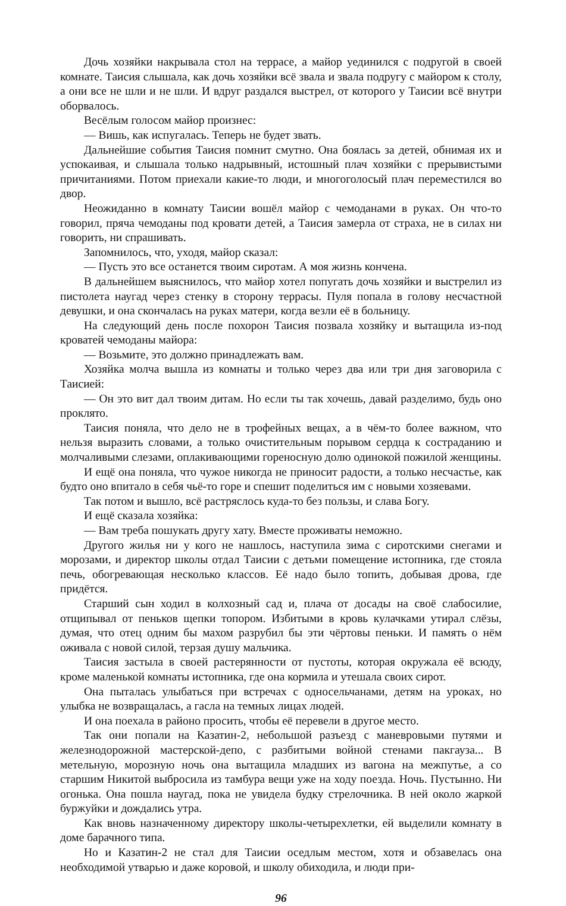Дочь хозяйки накрывала стол на террасе, а майор уединился с подругой в своей комнате. Таисия слышала, как дочь хозяйки всё звала и звала подругу с майором к столу, а они все не шли и не шли. И вдруг раздался выстрел, от которого у Таисии всё внутри оборвалось.
Весёлым голосом майор произнес:
— Вишь, как испугалась. Теперь не будет звать.
Дальнейшие события Таисия помнит смутно. Она боялась за детей, обнимая их и успокаивая, и слышала только надрывный, истошный плач хозяйки с прерывистыми причитаниями. Потом приехали какие-то люди, и многоголосый плач переместился во двор.
Неожиданно в комнату Таисии вошёл майор с чемоданами в руках. Он что-то говорил, пряча чемоданы под кровати детей, а Таисия замерла от страха, не в силах ни говорить, ни спрашивать.
Запомнилось, что, уходя, майор сказал:
— Пусть это все останется твоим сиротам. А моя жизнь кончена.
В дальнейшем выяснилось, что майор хотел попугать дочь хозяйки и выстрелил из пистолета наугад через стенку в сторону террасы. Пуля попала в голову несчастной девушки, и она скончалась на руках матери, когда везли её в больницу.
На следующий день после похорон Таисия позвала хозяйку и вытащила из-под кроватей чемоданы майора:
— Возьмите, это должно принадлежать вам.
Хозяйка молча вышла из комнаты и только через два или три дня заговорила с Таисией:
— Он это вит дал твоим дитам. Но если ты так хочешь, давай разделимо, будь оно проклято.
Таисия поняла, что дело не в трофейных вещах, а в чём-то более важном, что нельзя выразить словами, а только очистительным порывом сердца к состраданию и молчаливыми слезами, оплакивающими гореносную долю одинокой пожилой женщины.
И ещё она поняла, что чужое никогда не приносит радости, а только несчастье, как будто оно впитало в себя чьё-то горе и спешит поделиться им с новыми хозяевами.
Так потом и вышло, всё растряслось куда-то без пользы, и слава Богу.
И ещё сказала хозяйка:
— Вам треба пошукать другу хату. Вместе проживаты неможно.
Другого жилья ни у кого не нашлось, наступила зима с сиротскими снегами и морозами, и директор школы отдал Таисии с детьми помещение истопника, где стояла печь, обогревающая несколько классов. Её надо было топить, добывая дрова, где придётся.
Старший сын ходил в колхозный сад и, плача от досады на своё слабосилие, отщипывал от пеньков щепки топором. Избитыми в кровь кулачками утирал слёзы, думая, что отец одним бы махом разрубил бы эти чёртовы пеньки. И память о нём оживала с новой силой, терзая душу мальчика.
Таисия застыла в своей растерянности от пустоты, которая окружала её всюду, кроме маленькой комнаты истопника, где она кормила и утешала своих сирот.
Она пыталась улыбаться при встречах с односельчанами, детям на уроках, но улыбка не возвращалась, а гасла на темных лицах людей.
И она поехала в районо просить, чтобы её перевели в другое место.
Так они попали на Казатин-2, небольшой разъезд с маневровыми путями и железнодорожной мастерской-депо, с разбитыми войной стенами пакгауза... В метельную, морозную ночь она вытащила младших из вагона на межпутье, а со старшим Никитой выбросила из тамбура вещи уже на ходу поезда. Ночь. Пустынно. Ни огонька. Она пошла наугад, пока не увидела будку стрелочника. В ней около жаркой буржуйки и дождались утра.
Как вновь назначенному директору школы-четырехлетки, ей выделили комнату в доме барачного типа.
Но и Казатин-2 не стал для Таисии оседлым местом, хотя и обзавелась она необходимой утварью и даже коровой, и школу обиходила, и люди при-
96